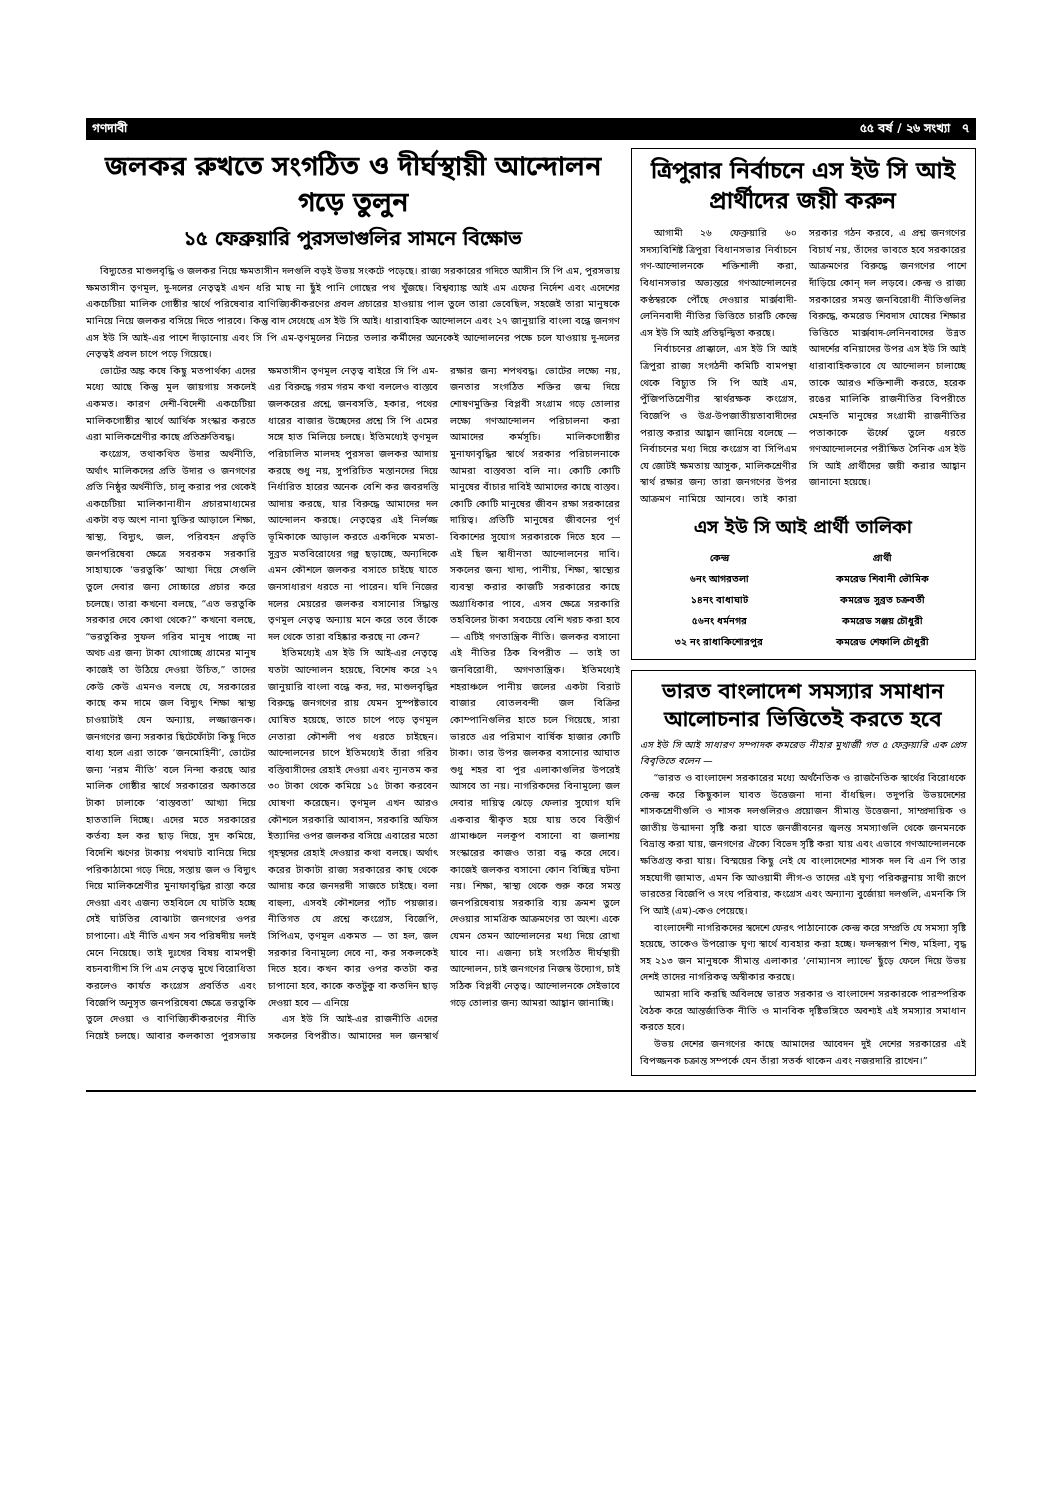গণদাবী ৫৫ বর্ষ / ২৬ সংখ্যা ৭
জলকর রুখতে সংগঠিত ও দীর্ঘস্থায়ী আন্দোলন গড়ে তুলুন
১৫ ফেব্রুয়ারি পুরসভাগুলির সামনে বিক্ষোভ
বিদ্যুতের মাশুলবৃদ্ধি ও জলকর নিয়ে ক্ষমতাসীন দলগুলি বড়ই উভয় সংকটে পড়েছে। রাজ্য সরকারের গদিতে আসীন সি পি এম, পুরসভায় ক্ষমতাসীন তৃণমূল, দু-দলের নেতৃত্বই এখন ধরি মাছ না ছুঁই পানি গোছের পথ খুঁজছে। বিশ্বব্যাঙ্ক আই এম এফের নির্দেশ এবং এদেশের একচেটিয়া মালিক গোষ্ঠীর স্বার্থে পরিষেবার বাণিজ্যিকীকরণের প্রবল প্রচারের হাওয়ায় পাল তুলে তারা ভেবেছিল, সহজেই তারা মানুষকে মানিয়ে নিয়ে জলকর বসিয়ে দিতে পারবে। কিন্তু বাদ সেধেছে এস ইউ সি আই। ধারাবাহিক আন্দোলনে এবং ২৭ জানুয়ারি বাংলা বন্ধে জনগণ এস ইউ সি আই-এর পাশে দাঁড়ানোয় এবং সি পি এম-তৃণমূলের নিচের তলার কর্মীদের অনেকেই আন্দোলনের পক্ষে চলে যাওয়ায় দু-দলের নেতৃত্বই প্রবল চাপে পড়ে গিয়েছে।
ভোটের অঙ্ক কষে কিছু মতপার্থক্য এদের মধ্যে আছে কিন্তু মূল জায়গায় সকলেই একমত। কারণ দেশী-বিদেশী একচেটিয়া মালিকগোষ্ঠীর স্বার্থে আর্থিক সংস্কার করতে এরা মালিকশ্রেণীর কাছে প্রতিশ্রুতিবদ্ধ।
কংগ্রেস, তথাকথিত উদার অর্থনীতি, অর্থাৎ মালিকদের প্রতি উদার ও জনগণের প্রতি নিষ্ঠুর অর্থনীতি, চালু করার পর থেকেই একচেটিয়া মালিকানাধীন প্রচারমাধ্যমের একটা বড় অংশ নানা যুক্তির আড়ালে শিক্ষা, স্বাস্থ্য, বিদ্যুৎ, জল, পরিবহন প্রভৃতি জনপরিষেবা ক্ষেত্রে সবরকম সরকারি সাহায্যকে ‘ভরতুকি’ আখ্যা দিয়ে সেগুলি তুলে দেবার জন্য সোচ্চারে প্রচার করে চলেছে। তারা কখনো বলছে, “এত ভরতুকি সরকার দেবে কোথা থেকে?” কখনো বলছে, “ভরতুকির সুফল গরিব মানুষ পাচ্ছে না অথচ এর জন্য টাকা যোগাচ্ছে গ্রামের মানুষ কাজেই তা উঠিয়ে দেওয়া উচিত,” তাদের কেউ কেউ এমনও বলছে যে, সরকারের কাছে কম দামে জল বিদ্যুৎ শিক্ষা স্বাস্থ্য চাওয়াটাই যেন অন্যায়, লজ্জাজনক। জনগণের জন্য সরকার ছিটেফোঁটা কিছু দিতে বাধ্য হলে এরা তাকে ‘জনমোহিনী’, ভোটের জন্য ‘নরম নীতি’ বলে নিন্দা করছে আর মালিক গোষ্ঠীর স্বার্থে সরকারের অকাতরে টাকা ঢালাকে ‘বাস্তবতা’ আখ্যা দিয়ে হাততালি দিচ্ছে। এদের মতে সরকারের কর্তব্য হল কর ছাড় দিয়ে, সুদ কমিয়ে, বিদেশি ঋণের টাকায় পথঘাট বানিয়ে দিয়ে পরিকাঠামো গড়ে দিয়ে, সস্তায় জল ও বিদ্যুৎ দিয়ে মালিকশ্রেণীর মুনাফাবৃদ্ধির রাস্তা করে দেওয়া এবং এজন্য তহবিলে যে ঘাটতি হচ্ছে সেই ঘাটতির বোঝাটা জনগণের ওপর চাপানো। এই নীতি এখন সব পরিষদীয় দলই মেনে নিয়েছে। তাই দুঃখের বিষয় বামপন্থী বচনবাগীশ সি পি এম নেতৃত্ব মুখে বিরোধিতা করলেও কার্যত কংগ্রেস প্রবর্তিত এবং বিজেপি অনুসৃত জনপরিষেবা ক্ষেত্রে ভরতুকি তুলে দেওয়া ও বাণিজ্যিকীকরণের নীতি নিয়েই চলছে। আবার কলকাতা পুরসভায় ক্ষমতাসীন তৃণমূল নেতৃত্ব বাইরে সি পি এম-এর বিরুদ্ধে গরম গরম কথা বললেও বাস্তবে জলকরের প্রশ্নে, জনবসতি, হকার, পথের ধারের বাজার উচ্ছেদের প্রশ্নে সি পি এমের সঙ্গে হাত মিলিয়ে চলছে। ইতিমধ্যেই তৃণমূল পরিচালিত মালদহ পুরসভা জলকর আদায় করছে শুধু নয়, সুপরিচিত মস্তানদের দিয়ে নির্ধারিত হারের অনেক বেশি কর জবরদস্তি আদায় করছে, যার বিরুদ্ধে আমাদের দল আন্দোলন করছে। নেতৃত্বের এই নির্লজ্জ ভূমিকাকে আড়াল করতে একদিকে মমতা-সুব্রত মতবিরোধের গল্প ছড়াচ্ছে, অন্যদিকে এমন কৌশলে জলকর বসাতে চাইছে যাতে জনসাধারণ ধরতে না পারেন। যদি নিজের দলের মেয়রের জলকর বসানোর সিদ্ধান্ত তৃণমূল নেতৃত্ব অন্যায় মনে করে তবে তাঁকে দল থেকে তারা বহিষ্কার করছে না কেন?
ইতিমধ্যেই এস ইউ সি আই-এর নেতৃত্বে যতটা আন্দোলন হয়েছে, বিশেষ করে ২৭ জানুয়ারি বাংলা বন্ধে কর, দর, মাশুলবৃদ্ধির বিরুদ্ধে জনগণের রায় যেমন সুস্পষ্টভাবে ঘোষিত হয়েছে, তাতে চাপে পড়ে তৃণমূল নেতারা কৌশলী পথ ধরতে চাইছেন। আন্দোলনের চাপে ইতিমধ্যেই তাঁরা গরিব বস্তিবাসীদের রেহাই দেওয়া এবং ন্যূনতম কর ৩০ টাকা থেকে কমিয়ে ১৫ টাকা করবেন ঘোষণা করেছেন। তৃণমূল এখন আরও কৌশলে সরকারি আবাসন, সরকারি অফিস ইত্যাদির ওপর জলকর বসিয়ে এবারের মতো গৃহস্থদের রেহাই দেওয়ার কথা বলছে। অর্থাৎ করের টাকাটা রাজ্য সরকারের কাছ থেকে আদায় করে জনদরদী সাজতে চাইছে। বলা বাহুল্য, এসবই কৌশলের প্যাঁচ পয়জার। নীতিগত যে প্রশ্নে কংগ্রেস, বিজেপি, সিপিএম, তৃণমূল একমত — তা হল, জল সরকার বিনামূল্যে দেবে না, কর সকলকেই দিতে হবে। কখন কার ওপর কতটা কর চাপানো হবে, কাকে কতটুকু বা কতদিন ছাড় দেওয়া হবে — এনিয়ে
এস ইউ সি আই-এর রাজনীতি এদের সকলের বিপরীত। আমাদের দল জনস্বার্থ রক্ষার জন্য শপথবদ্ধ। ভোটের লক্ষ্যে নয়, জনতার সংগঠিত শক্তির জন্ম দিয়ে শোষণমুক্তির বিপ্লবী সংগ্রাম গড়ে তোলার লক্ষ্যে গণআন্দোলন পরিচালনা করা আমাদের কর্মসূচি। মালিকগোষ্ঠীর মুনাফাবৃদ্ধির স্বার্থে সরকার পরিচালনাকে আমরা বাস্তবতা বলি না। কোটি কোটি মানুষের বাঁচার দাবিই আমাদের কাছে বাস্তব। কোটি কোটি মানুষের জীবন রক্ষা সরকারের দায়িত্ব। প্রতিটি মানুষের জীবনের পূর্ণ বিকাশের সুযোগ সরকারকে দিতে হবে — এই ছিল স্বাধীনতা আন্দোলনের দাবি। সকলের জন্য খাদ্য, পানীয়, শিক্ষা, স্বাস্থ্যের ব্যবস্থা করার কাজটি সরকারের কাছে অগ্রাধিকার পাবে, এসব ক্ষেত্রে সরকারি তহবিলের টাকা সবচেয়ে বেশি খরচ করা হবে — এটিই গণতান্ত্রিক নীতি। জলকর বসানো এই নীতির ঠিক বিপরীত — তাই তা জনবিরোধী, অগণতান্ত্রিক। ইতিমধ্যেই শহরাঞ্চলে পানীয় জলের একটা বিরাট বাজার বোতলবন্দী জল বিক্রির কোম্পানিগুলির হাতে চলে গিয়েছে, সারা ভারতে এর পরিমাণ বার্ষিক হাজার কোটি টাকা। তার উপর জলকর বসানোর আঘাত শুধু শহর বা পুর এলাকাগুলির উপরেই আসবে তা নয়। নাগরিকদের বিনামূল্যে জল দেবার দায়িত্ব ঝেড়ে ফেলার সুযোগ যদি একবার স্বীকৃত হয়ে যায় তবে বিস্তীর্ণ গ্রামাঞ্চলে নলকূপ বসানো বা জলাশয় সংস্কারের কাজও তারা বন্ধ করে দেবে। কাজেই জলকর বসানো কোন বিচ্ছিন্ন ঘটনা নয়। শিক্ষা, স্বাস্থ্য থেকে শুরু করে সমস্ত জনপরিষেবায় সরকারি ব্যয় ক্রমশ তুলে দেওয়ার সামগ্রিক আক্রমণের তা অংশ। একে যেমন তেমন আন্দোলনের মধ্য দিয়ে রোখা যাবে না। এজন্য চাই সংগঠিত দীর্ঘস্থায়ী আন্দোলন, চাই জনগণের নিজস্ব উদ্যোগ, চাই সঠিক বিপ্লবী নেতৃত্ব। আন্দোলনকে সেইভাবে গড়ে তোলার জন্য আমরা আহ্বান জানাচ্ছি।
ত্রিপুরার নির্বাচনে এস ইউ সি আই প্রার্থীদের জয়ী করুন
আগামী ২৬ ফেব্রুয়ারি ৬০ সদস্যবিশিষ্ট ত্রিপুরা বিধানসভার নির্বাচনে গণ-আন্দোলনকে শক্তিশালী করা, বিধানসভার অভ্যন্তরে গণআন্দোলনের কণ্ঠস্বরকে পৌঁছে দেওয়ার মার্ক্সবাদী-লেনিনবাদী নীতির ভিত্তিতে চারটি কেন্দ্রে এস ইউ সি আই প্রতিদ্বন্দ্বিতা করছে।
নির্বাচনের প্রাক্কালে, এস ইউ সি আই ত্রিপুরা রাজ্য সংগঠনী কমিটি বামপন্থা থেকে বিচ্যুত সি পি আই এম, পুঁজিপতিশ্রেণীর স্বার্থরক্ষক কংগ্রেস, বিজেপি ও উগ্র-উপজাতীয়তাবাদীদের পরাস্ত করার আহ্বান জানিয়ে বলেছে — নির্বাচনের মধ্য দিয়ে কংগ্রেস বা সিপিএম যে জোটই ক্ষমতায় আসুক, মালিকশ্রেণীর স্বার্থ রক্ষার জন্য তারা জনগণের উপর আক্রমণ নামিয়ে আনবে। তাই কারা সরকার গঠন করবে, এ প্রশ্ন জনগণের বিচার্য নয়, তাঁদের ভাবতে হবে সরকারের আক্রমণের বিরুদ্ধে জনগণের পাশে দাঁড়িয়ে কোন্ দল লড়বে। কেন্দ্র ও রাজ্য সরকারের সমস্ত জনবিরোধী নীতিগুলির বিরুদ্ধে, কমরেড শিবদাস ঘোষের শিক্ষার ভিত্তিতে মার্ক্সবাদ-লেনিনবাদের উন্নত আদর্শের বনিয়াদের উপর এস ইউ সি আই ধারাবাহিকভাবে যে আন্দোলন চালাচ্ছে তাকে আরও শক্তিশালী করতে, হরেক রঙের মালিকি রাজনীতির বিপরীতে মেহনতি মানুষের সংগ্রামী রাজনীতির পতাকাকে ঊর্ধ্বে তুলে ধরতে গণআন্দোলনের পরীক্ষিত সৈনিক এস ইউ সি আই প্রার্থীদের জয়ী করার আহ্বান জানানো হয়েছে।
এস ইউ সি আই প্রার্থী তালিকা
| কেন্দ্র | প্রার্থী |
| --- | --- |
| ৬নং আগরতলা | কমরেড শিবানী ভৌমিক |
| ১৪নং বাধাঘাট | কমরেড সুব্রত চক্রবর্তী |
| ৫৬নং ধর্মনগর | কমরেড সঞ্জয় চৌধুরী |
| ৩২ নং রাধাকিশোরপুর | কমরেড শেফালি চৌধুরী |
ভারত বাংলাদেশ সমস্যার সমাধান আলোচনার ভিত্তিতেই করতে হবে
এস ইউ সি আই সাধারণ সম্পাদক কমরেড নীহার মুখার্জী গত ৫ ফেব্রুয়ারি এক প্রেস বিবৃতিতে বলেন —
“ভারত ও বাংলাদেশ সরকারের মধ্যে অর্থনৈতিক ও রাজনৈতিক স্বার্থের বিরোধকে কেন্দ্র করে কিছুকাল যাবত উত্তেজনা দানা বাঁধছিল। তদুপরি উভয়দেশের শাসকশ্রেণীগুলি ও শাসক দলগুলিরও প্রয়োজন সীমান্ত উত্তেজনা, সাম্প্রদায়িক ও জাতীয় উন্মাদনা সৃষ্টি করা যাতে জনজীবনের জ্বলন্ত সমস্যাগুলি থেকে জনমনকে বিভ্রান্ত করা যায়, জনগণের ঐক্যে বিভেদ সৃষ্টি করা যায় এবং এভাবে গণআন্দোলনকে ক্ষতিগ্রস্ত করা যায়। বিস্ময়ের কিছু নেই যে বাংলাদেশের শাসক দল বি এন পি তার সহযোগী জামাত, এমন কি আওয়ামী লীগ-ও তাদের এই ঘৃণ্য পরিকল্পনায় সাথী রূপে ভারতের বিজেপি ও সংঘ পরিবার, কংগ্রেস এবং অন্যান্য বুর্জোয়া দলগুলি, এমনকি সি পি আই (এম)-কেও পেয়েছে।
বাংলাদেশী নাগরিকদের স্বদেশে ফেরৎ পাঠানোকে কেন্দ্র করে সম্প্রতি যে সমস্যা সৃষ্টি হয়েছে, তাকেও উপরোক্ত ঘৃণ্য স্বার্থে ব্যবহার করা হচ্ছে। ফলস্বরূপ শিশু, মহিলা, বৃদ্ধ সহ ২১৩ জন মানুষকে সীমান্ত এলাকার ‘নোম্যানস ল্যান্ডে’ ছুঁড়ে ফেলে দিয়ে উভয় দেশই তাদের নাগরিকত্ব অস্বীকার করছে।
আমরা দাবি করছি অবিলম্বে ভারত সরকার ও বাংলাদেশ সরকারকে পারস্পরিক বৈঠক করে আন্তর্জাতিক নীতি ও মানবিক দৃষ্টিভঙ্গিতে অবশ্যই এই সমস্যার সমাধান করতে হবে।
উভয় দেশের জনগণের কাছে আমাদের আবেদন দুই দেশের সরকারের এই বিপজ্জনক চক্রান্ত সম্পর্কে যেন তাঁরা সতর্ক থাকেন এবং নজরদারি রাখেন।”